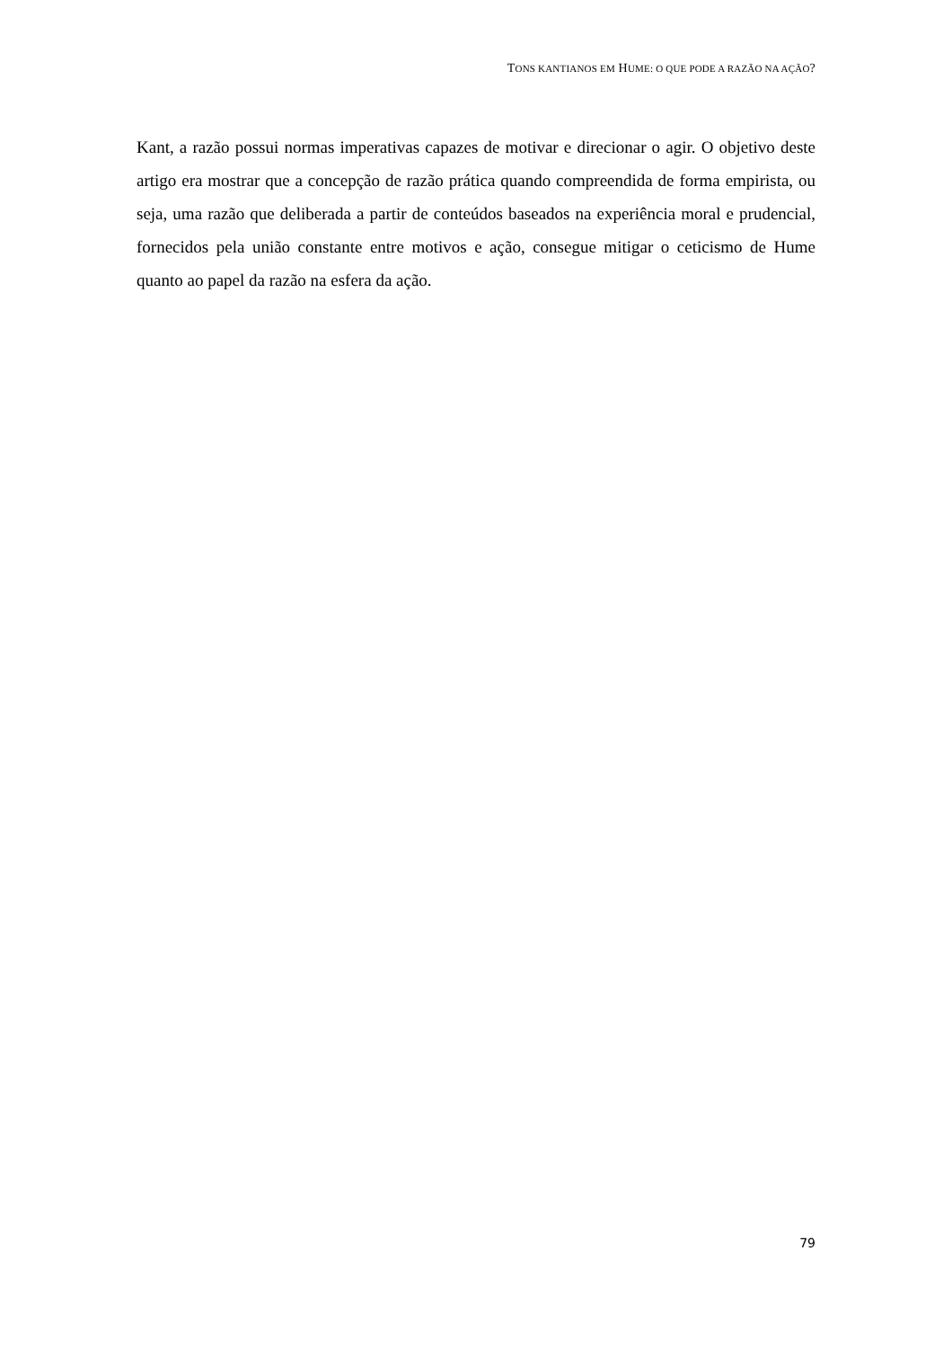TONS KANTIANOS EM HUME: O QUE PODE A RAZÃO NA AÇÃO?
Kant, a razão possui normas imperativas capazes de motivar e direcionar o agir. O objetivo deste artigo era mostrar que a concepção de razão prática quando compreendida de forma empirista, ou seja, uma razão que deliberada a partir de conteúdos baseados na experiência moral e prudencial, fornecidos pela união constante entre motivos e ação, consegue mitigar o ceticismo de Hume quanto ao papel da razão na esfera da ação.
79